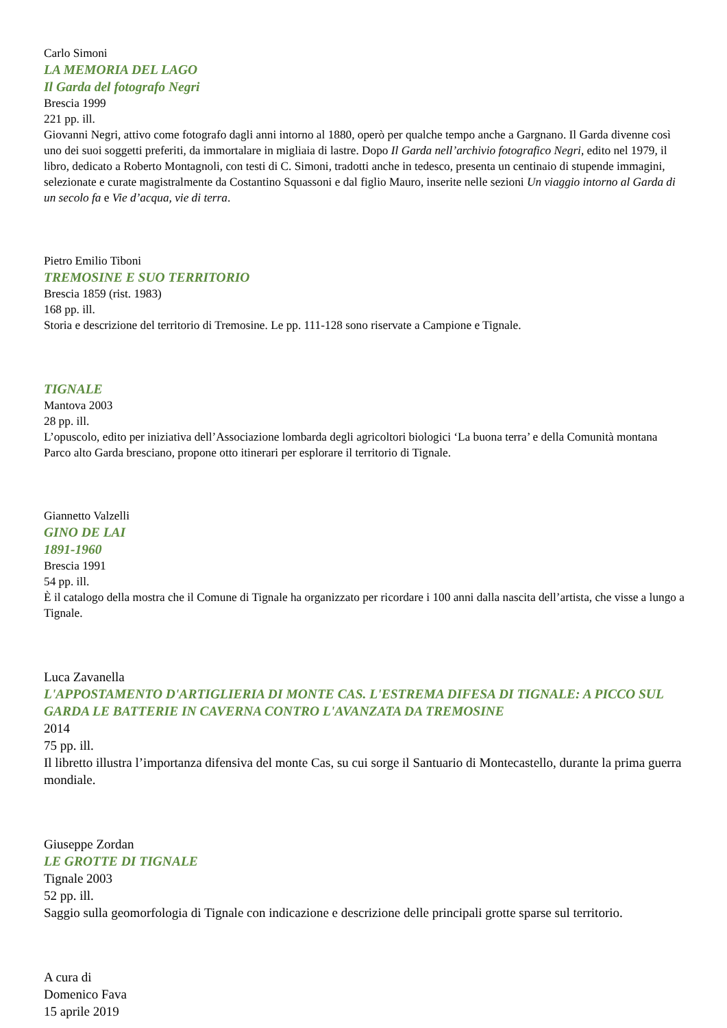Carlo Simoni
LA MEMORIA DEL LAGO
Il Garda del fotografo Negri
Brescia 1999
221 pp. ill.
Giovanni Negri, attivo come fotografo dagli anni intorno al 1880, operò per qualche tempo anche a Gargnano. Il Garda divenne così uno dei suoi soggetti preferiti, da immortalare in migliaia di lastre. Dopo Il Garda nell’archivio fotografico Negri, edito nel 1979, il libro, dedicato a Roberto Montagnoli, con testi di C. Simoni, tradotti anche in tedesco, presenta un centinaio di stupende immagini, selezionate e curate magistralmente da Costantino Squassoni e dal figlio Mauro, inserite nelle sezioni Un viaggio intorno al Garda di un secolo fa e Vie d’acqua, vie di terra.
Pietro Emilio Tiboni
TREMOSINE E SUO TERRITORIO
Brescia 1859 (rist. 1983)
168 pp. ill.
Storia e descrizione del territorio di Tremosine. Le pp. 111-128 sono riservate a Campione e Tignale.
TIGNALE
Mantova 2003
28 pp. ill.
L’opuscolo, edito per iniziativa dell’Associazione lombarda degli agricoltori biologici ‘La buona terra’ e della Comunità montana Parco alto Garda bresciano, propone otto itinerari per esplorare il territorio di Tignale.
Giannetto Valzelli
GINO DE LAI
1891-1960
Brescia 1991
54 pp. ill.
È il catalogo della mostra che il Comune di Tignale ha organizzato per ricordare i 100 anni dalla nascita dell’artista, che visse a lungo a Tignale.
Luca Zavanella
L'APPOSTAMENTO D'ARTIGLIERIA DI MONTE CAS. L'ESTREMA DIFESA DI TIGNALE: A PICCO SUL GARDA LE BATTERIE IN CAVERNA CONTRO L'AVANZATA DA TREMOSINE
2014
75 pp. ill.
Il libretto illustra l’importanza difensiva del monte Cas, su cui sorge il Santuario di Montecastello, durante la prima guerra mondiale.
Giuseppe Zordan
LE GROTTE DI TIGNALE
Tignale 2003
52 pp. ill.
Saggio sulla geomorfologia di Tignale con indicazione e descrizione delle principali grotte sparse sul territorio.
A cura di
Domenico Fava
15 aprile 2019